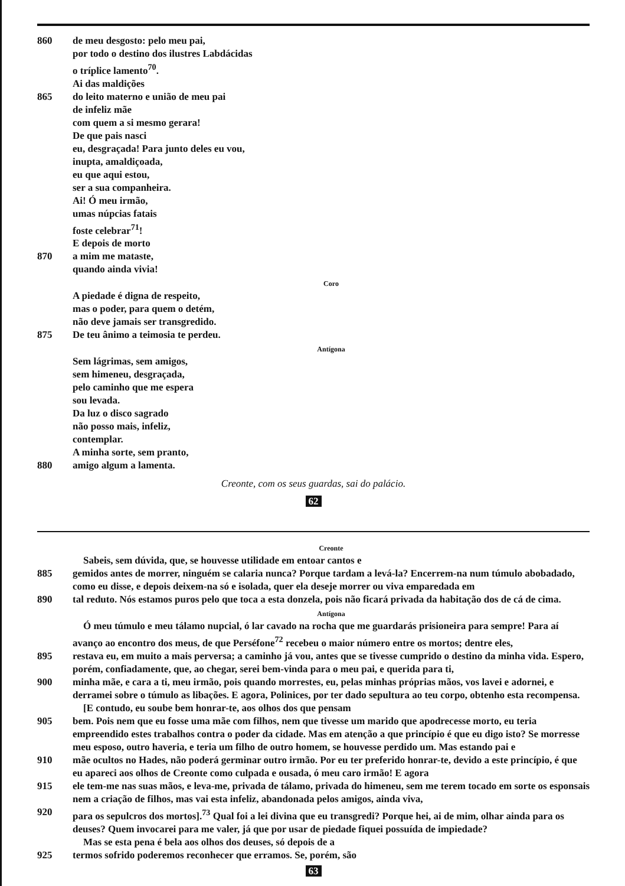860 de meu desgosto: pelo meu pai,
por todo o destino dos ilustres Labdácidas
o tríplice lamento<sup>70</sup>.
Ai das maldições
865 do leito materno e união de meu pai
de infeliz mãe
com quem a si mesmo gerara!
De que pais nasci
eu, desgraçada! Para junto deles eu vou,
inupta, amaldiçoada,
eu que aqui estou,
ser a sua companheira.
Ai! Ó meu irmão,
umas núpcias fatais
foste celebrar<sup>71</sup>!
E depois de morto
870 a mim me mataste,
quando ainda vivia!
Coro
A piedade é digna de respeito,
mas o poder, para quem o detém,
não deve jamais ser transgredido.
875 De teu ânimo a teimosia te perdeu.
Antígona
Sem lágrimas, sem amigos,
sem himeneu, desgraçada,
pelo caminho que me espera
sou levada.
Da luz o disco sagrado
não posso mais, infeliz,
contemplar.
A minha sorte, sem pranto,
880 amigo algum a lamenta.
Creonte, com os seus guardas, sai do palácio.
62
Creonte
Sabeis, sem dúvida, que, se houvesse utilidade em entoar cantos e
885 gemidos antes de morrer, ninguém se calaria nunca? Porque tardam a levá-la? Encerrem-na num túmulo abobadado, como eu disse, e depois deixem-na só e isolada, quer ela deseje morrer ou viva emparedada em
890 tal reduto. Nós estamos puros pelo que toca a esta donzela, pois não ficará privada da habitação dos de cá de cima.
Antígona
Ó meu túmulo e meu tálamo nupcial, ó lar cavado na rocha que me guardarás prisioneira para sempre! Para aí avanço ao encontro dos meus, de que Perséfone<sup>72</sup> recebeu o maior número entre os mortos; dentre eles,
895 restava eu, em muito a mais perversa; a caminho já vou, antes que se tivesse cumprido o destino da minha vida. Espero, porém, confiadamente, que, ao chegar, serei bem-vinda para o meu pai, e querida para ti,
900 minha mãe, e cara a ti, meu irmão, pois quando morrestes, eu, pelas minhas próprias mãos, vos lavei e adornei, e derramei sobre o túmulo as libações. E agora, Polinices, por ter dado sepultura ao teu corpo, obtenho esta recompensa.
[E contudo, eu soube bem honrar-te, aos olhos dos que pensam
905 bem. Pois nem que eu fosse uma mãe com filhos, nem que tivesse um marido que apodrecesse morto, eu teria empreendido estes trabalhos contra o poder da cidade. Mas em atenção a que princípio é que eu digo isto? Se morresse meu esposo, outro haveria, e teria um filho de outro homem, se houvesse perdido um. Mas estando pai e
910 mãe ocultos no Hades, não poderá germinar outro irmão. Por eu ter preferido honrar-te, devido a este princípio, é que eu apareci aos olhos de Creonte como culpada e ousada, ó meu caro irmão! E agora
915 ele tem-me nas suas mãos, e leva-me, privada de tálamo, privada do himeneu, sem me terem tocado em sorte os esponsais nem a criação de filhos, mas vai esta infeliz, abandonada pelos amigos, ainda viva,
920 para os sepulcros dos mortos].<sup>73</sup> Qual foi a lei divina que eu transgredi? Porque hei, ai de mim, olhar ainda para os deuses? Quem invocarei para me valer, já que por usar de piedade fiquei possuída de impiedade?
Mas se esta pena é bela aos olhos dos deuses, só depois de a
925 termos sofrido poderemos reconhecer que erramos. Se, porém, são
63